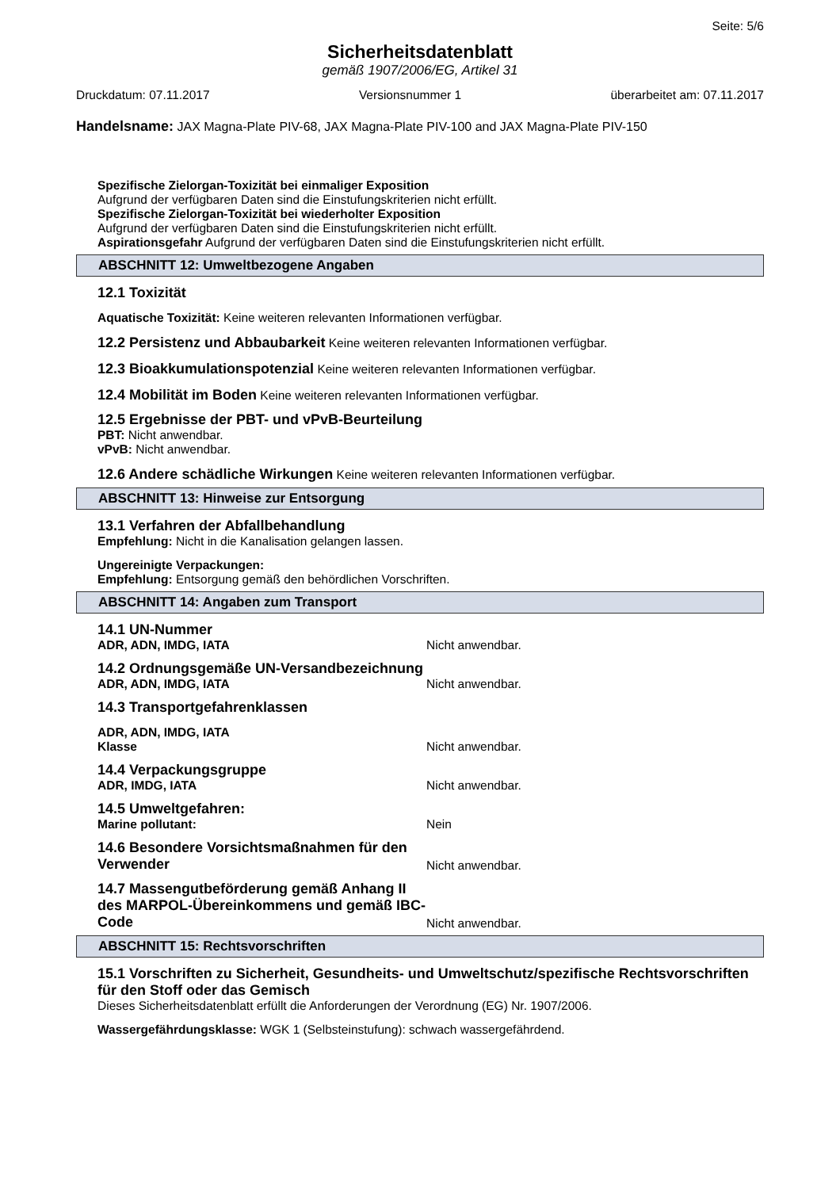Seite: 5/6
Sicherheitsdatenblatt
gemäß 1907/2006/EG, Artikel 31
Druckdatum: 07.11.2017 Versionsnummer 1 überarbeitet am: 07.11.2017
Handelsname: JAX Magna-Plate PIV-68, JAX Magna-Plate PIV-100 and JAX Magna-Plate PIV-150
Spezifische Zielorgan-Toxizität bei einmaliger Exposition
Aufgrund der verfügbaren Daten sind die Einstufungskriterien nicht erfüllt.
Spezifische Zielorgan-Toxizität bei wiederholter Exposition
Aufgrund der verfügbaren Daten sind die Einstufungskriterien nicht erfüllt.
Aspirationsgefahr Aufgrund der verfügbaren Daten sind die Einstufungskriterien nicht erfüllt.
ABSCHNITT 12: Umweltbezogene Angaben
12.1 Toxizität
Aquatische Toxizität: Keine weiteren relevanten Informationen verfügbar.
12.2 Persistenz und Abbaubarkeit Keine weiteren relevanten Informationen verfügbar.
12.3 Bioakkumulationspotenzial Keine weiteren relevanten Informationen verfügbar.
12.4 Mobilität im Boden Keine weiteren relevanten Informationen verfügbar.
12.5 Ergebnisse der PBT- und vPvB-Beurteilung
PBT: Nicht anwendbar.
vPvB: Nicht anwendbar.
12.6 Andere schädliche Wirkungen Keine weiteren relevanten Informationen verfügbar.
ABSCHNITT 13: Hinweise zur Entsorgung
13.1 Verfahren der Abfallbehandlung
Empfehlung: Nicht in die Kanalisation gelangen lassen.
Ungereinigte Verpackungen:
Empfehlung: Entsorgung gemäß den behördlichen Vorschriften.
ABSCHNITT 14: Angaben zum Transport
14.1 UN-Nummer
ADR, ADN, IMDG, IATA Nicht anwendbar.
14.2 Ordnungsgemäße UN-Versandbezeichnung
ADR, ADN, IMDG, IATA Nicht anwendbar.
14.3 Transportgefahrenklassen
ADR, ADN, IMDG, IATA
Klasse Nicht anwendbar.
14.4 Verpackungsgruppe
ADR, IMDG, IATA Nicht anwendbar.
14.5 Umweltgefahren:
Marine pollutant: Nein
14.6 Besondere Vorsichtsmaßnahmen für den Verwender Nicht anwendbar.
14.7 Massengutbeförderung gemäß Anhang II des MARPOL-Übereinkommens und gemäß IBC-Code Nicht anwendbar.
ABSCHNITT 15: Rechtsvorschriften
15.1 Vorschriften zu Sicherheit, Gesundheits- und Umweltschutz/spezifische Rechtsvorschriften für den Stoff oder das Gemisch
Dieses Sicherheitsdatenblatt erfüllt die Anforderungen der Verordnung (EG) Nr. 1907/2006.
Wassergefährdungsklasse: WGK 1 (Selbsteinstufung): schwach wassergefährdend.